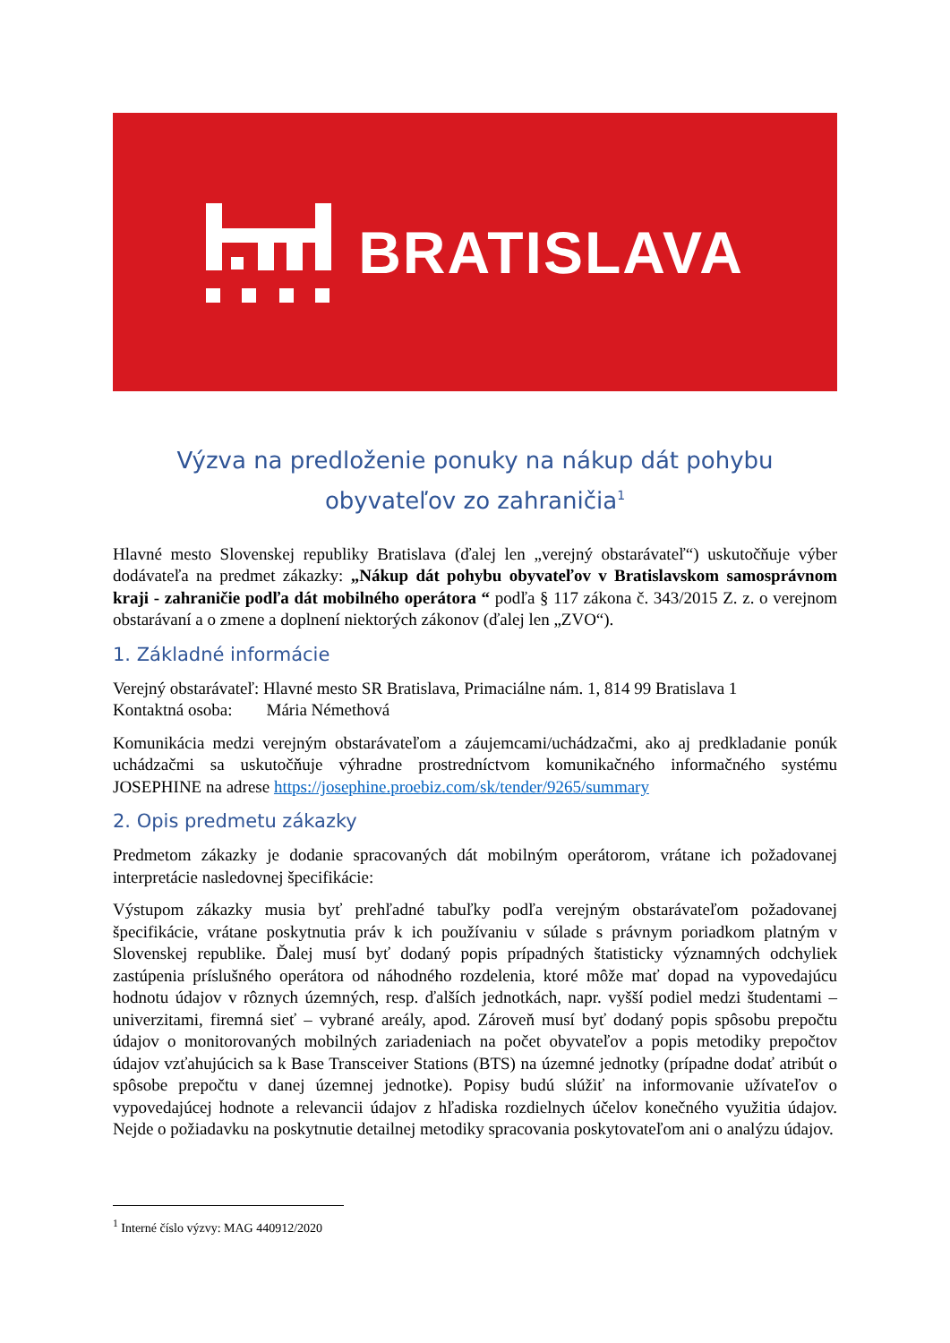BRATISLAVA
Výzva na predloženie ponuky na nákup dát pohybu obyvateľov zo zahraničia<sup>1</sup>
Hlavné mesto Slovenskej republiky Bratislava (ďalej len „verejný obstarávateľ“) uskutočňuje výber dodávateľa na predmet zákazky: „Nákup dát pohybu obyvateľov v Bratislavskom samosprávnom kraji - zahraničie podľa dát mobilného operátora “ podľa § 117 zákona č. 343/2015 Z. z. o verejnom obstarávaní a o zmene a doplnení niektorých zákonov (ďalej len „ZVO“).
1. Základné informácie
Verejný obstarávateľ: Hlavné mesto SR Bratislava, Primaciálne nám. 1, 814 99 Bratislava 1
Kontaktná osoba: Mária Némethová
Komunikácia medzi verejným obstarávateľom a záujemcami/uchádzačmi, ako aj predkladanie ponúk uchádzačmi sa uskutočňuje výhradne prostredníctvom komunikačného informačného systému JOSEPHINE na adrese https://josephine.proebiz.com/sk/tender/9265/summary
2. Opis predmetu zákazky
Predmetom zákazky je dodanie spracovaných dát mobilným operátorom, vrátane ich požadovanej interpretácie nasledovnej špecifikácie:
Výstupom zákazky musia byť prehľadné tabuľky podľa verejným obstarávateľom požadovanej špecifikácie, vrátane poskytnutia práv k ich používaniu v súlade s právnym poriadkom platným v Slovenskej republike. Ďalej musí byť dodaný popis prípadných štatisticky významných odchyliek zastúpenia príslušného operátora od náhodného rozdelenia, ktoré môže mať dopad na vypovedajúcu hodnotu údajov v rôznych územných, resp. ďalších jednotkách, napr. vyšší podiel medzi študentami – univerzitami, firemná sieť – vybrané areály, apod. Zároveň musí byť dodaný popis spôsobu prepočtu údajov o monitorovaných mobilných zariadeniach na počet obyvateľov a popis metodiky prepočtov údajov vzťahujúcich sa k Base Transceiver Stations (BTS) na územné jednotky (prípadne dodať atribút o spôsobe prepočtu v danej územnej jednotke). Popisy budú slúžiť na informovanie užívateľov o vypovedajúcej hodnote a relevancii údajov z hľadiska rozdielnych účelov konečného využitia údajov. Nejde o požiadavku na poskytnutie detailnej metodiky spracovania poskytovateľom ani o analýzu údajov.
<sup>1</sup> Interné číslo výzvy: MAG 440912/2020